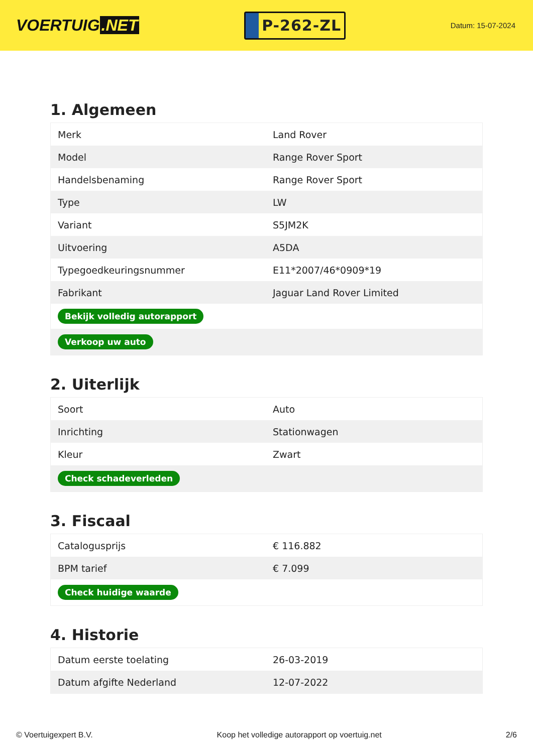VOERTUIG.NET
P-262-ZL
Datum: 15-07-2024
1. Algemeen
| Merk | Land Rover |
| Model | Range Rover Sport |
| Handelsbenaming | Range Rover Sport |
| Type | LW |
| Variant | S5JM2K |
| Uitvoering | A5DA |
| Typegoedkeuringsnummer | E11*2007/46*0909*19 |
| Fabrikant | Jaguar Land Rover Limited |
| Bekijk volledig autorapport | |
| Verkoop uw auto | |
2. Uiterlijk
| Soort | Auto |
| Inrichting | Stationwagen |
| Kleur | Zwart |
| Check schadeverleden | |
3. Fiscaal
| Catalogusprijs | € 116.882 |
| BPM tarief | € 7.099 |
| Check huidige waarde | |
4. Historie
| Datum eerste toelating | 26-03-2019 |
| Datum afgifte Nederland | 12-07-2022 |
© Voertuigexpert B.V. Koop het volledige autorapport op voertuig.net 2/6